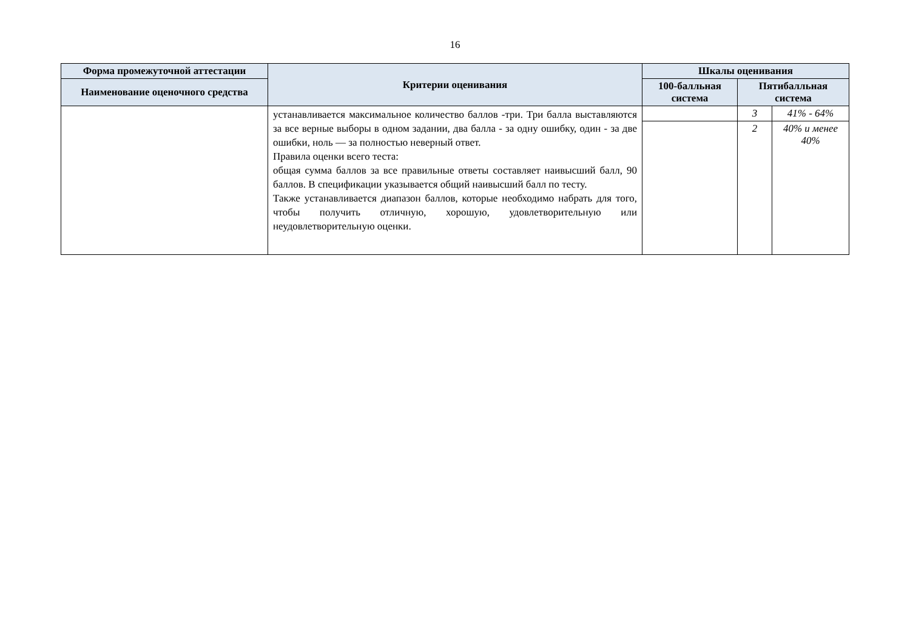16
| Форма промежуточной аттестации | Критерии оценивания | Шкалы оценивания | | |
| --- | --- | --- | --- | --- |
| Наименование оценочного средства | | 100-балльная система | Пятибалльная система | |
| | устанавливается максимальное количество баллов -три. Три балла выставляются за все верные выборы в одном задании, два балла - за одну ошибку, один - за две ошибки, ноль — за полностью неверный ответ. Правила оценки всего теста: общая сумма баллов за все правильные ответы составляет наивысший балл, 90 баллов. В спецификации указывается общий наивысший балл по тесту. Также устанавливается диапазон баллов, которые необходимо набрать для того, чтобы получить отличную, хорошую, удовлетворительную или неудовлетворительную оценки. | | 3 | 41% - 64% |
| | | | 2 | 40% и менее 40% |